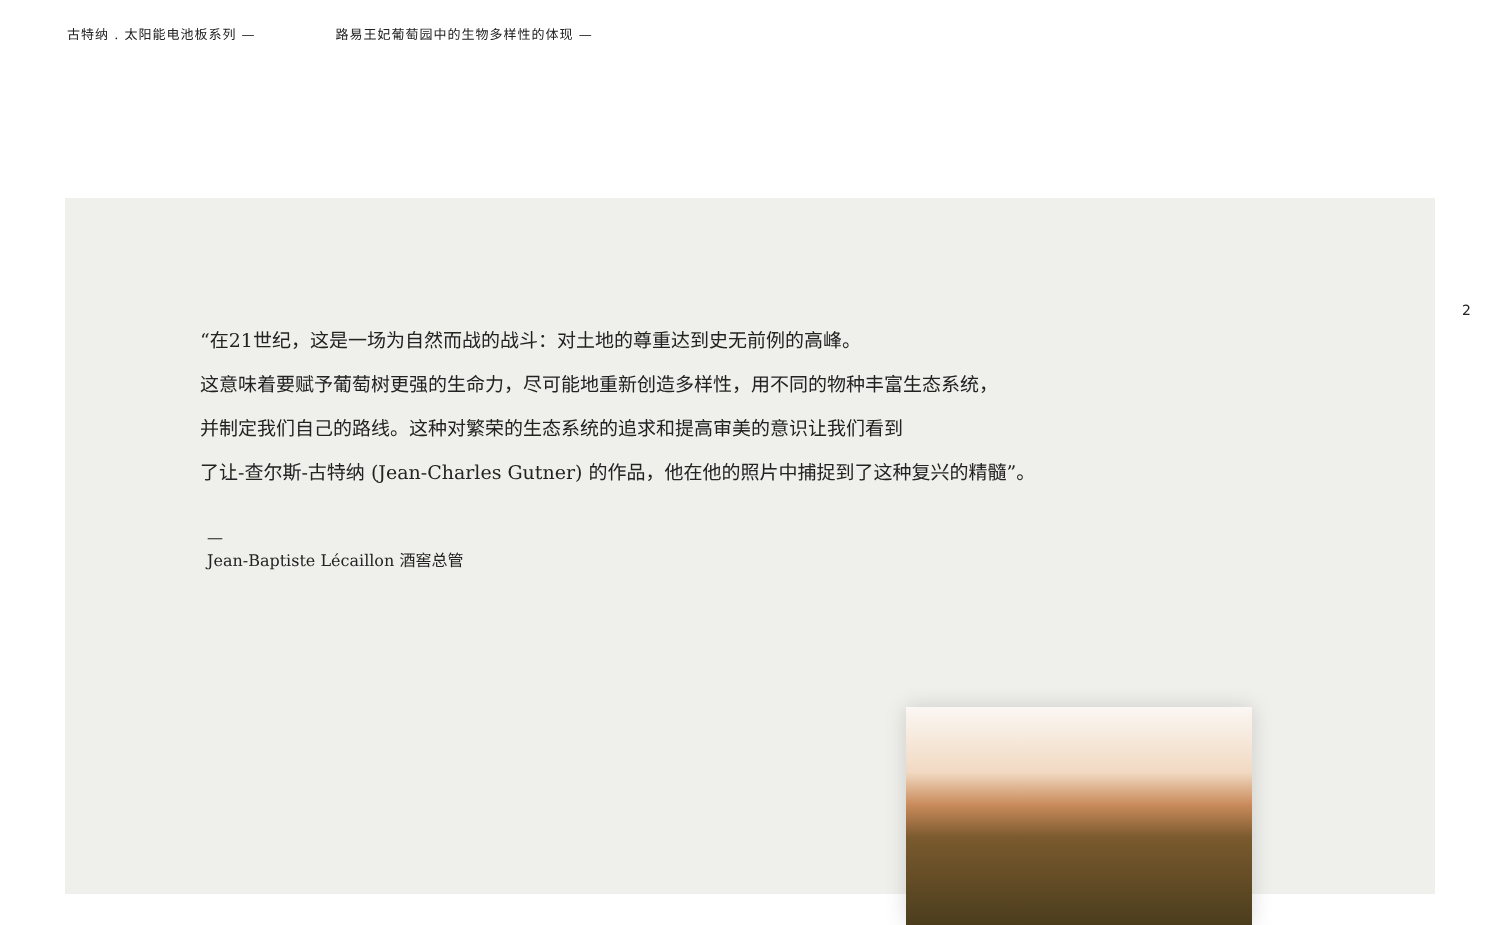古特纳 . 太阳能电池板系列 — 路易王妃葡萄园中的生物多样性的体现 —
“在21世纪，这是一场为自然而战的战斗：对土地的尊重达到史无前例的高峰。
这意味着要赋予葡萄树更强的生命力，尽可能地重新创造多样性，用不同的物种丰富生态系统，
并制定我们自己的路线。这种对繁荣的生态系统的追求和提高审美的意识让我们看到
了让-查尔斯-古特纳 (Jean-Charles Gutner) 的作品，他在他的照片中捕捉到了这种复兴的精髓”。
—
Jean-Baptiste Lécaillon 酒窖总管
2